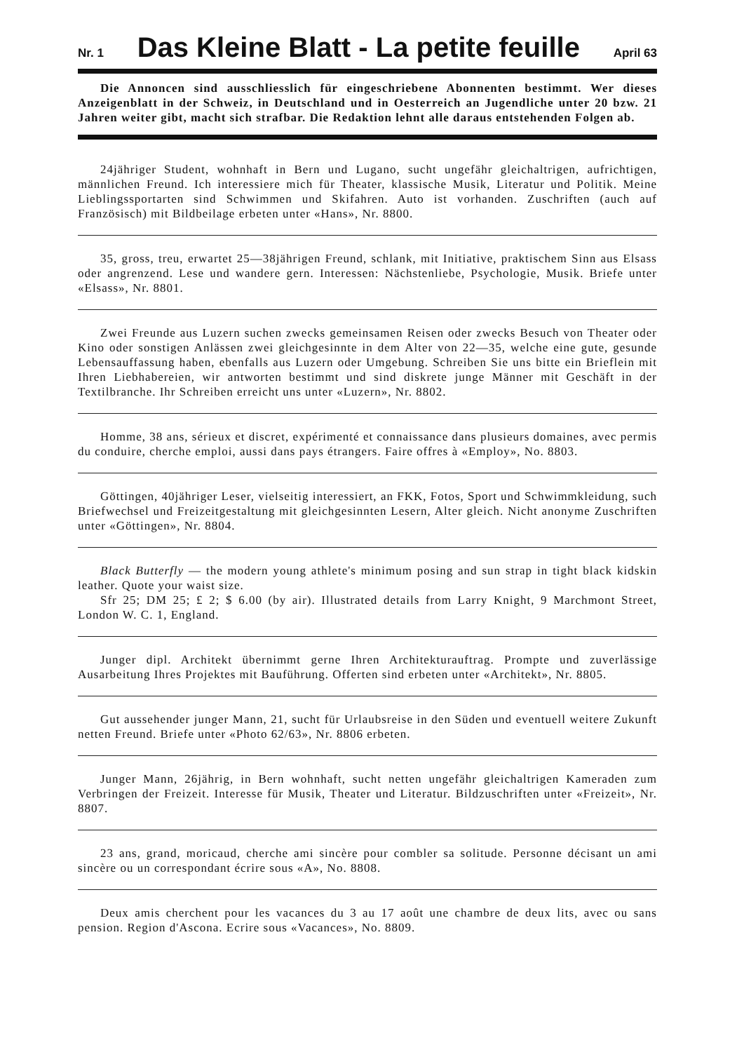Nr. 1 Das Kleine Blatt - La petite feuille April 63
Die Annoncen sind ausschliesslich für eingeschriebene Abonnenten bestimmt. Wer dieses Anzeigenblatt in der Schweiz, in Deutschland und in Oesterreich an Jugendliche unter 20 bzw. 21 Jahren weiter gibt, macht sich strafbar. Die Redaktion lehnt alle daraus entstehenden Folgen ab.
24jähriger Student, wohnhaft in Bern und Lugano, sucht ungefähr gleichaltrigen, aufrichtigen, männlichen Freund. Ich interessiere mich für Theater, klassische Musik, Literatur und Politik. Meine Lieblingssportarten sind Schwimmen und Skifahren. Auto ist vorhanden. Zuschriften (auch auf Französisch) mit Bildbeilage erbeten unter «Hans», Nr. 8800.
35, gross, treu, erwartet 25—38jährigen Freund, schlank, mit Initiative, praktischem Sinn aus Elsass oder angrenzend. Lese und wandere gern. Interessen: Nächstenliebe, Psychologie, Musik. Briefe unter «Elsass», Nr. 8801.
Zwei Freunde aus Luzern suchen zwecks gemeinsamen Reisen oder zwecks Besuch von Theater oder Kino oder sonstigen Anlässen zwei gleichgesinnte in dem Alter von 22—35, welche eine gute, gesunde Lebensauffassung haben, ebenfalls aus Luzern oder Umgebung. Schreiben Sie uns bitte ein Brieflein mit Ihren Liebhabereien, wir antworten bestimmt und sind diskrete junge Männer mit Geschäft in der Textilbranche. Ihr Schreiben erreicht uns unter «Luzern», Nr. 8802.
Homme, 38 ans, sérieux et discret, expérimenté et connaissance dans plusieurs domaines, avec permis du conduire, cherche emploi, aussi dans pays étrangers. Faire offres à «Employ», No. 8803.
Göttingen, 40jähriger Leser, vielseitig interessiert, an FKK, Fotos, Sport und Schwimmkleidung, such Briefwechsel und Freizeitgestaltung mit gleichgesinnten Lesern, Alter gleich. Nicht anonyme Zuschriften unter «Göttingen», Nr. 8804.
Black Butterfly — the modern young athlete's minimum posing and sun strap in tight black kidskin leather. Quote your waist size.
Sfr 25; DM 25; £ 2; $ 6.00 (by air). Illustrated details from Larry Knight, 9 Marchmont Street, London W. C. 1, England.
Junger dipl. Architekt übernimmt gerne Ihren Architekturauftrag. Prompte und zuverlässige Ausarbeitung Ihres Projektes mit Bauführung. Offerten sind erbeten unter «Architekt», Nr. 8805.
Gut aussehender junger Mann, 21, sucht für Urlaubsreise in den Süden und eventuell weitere Zukunft netten Freund. Briefe unter «Photo 62/63», Nr. 8806 erbeten.
Junger Mann, 26jährig, in Bern wohnhaft, sucht netten ungefähr gleichaltrigen Kameraden zum Verbringen der Freizeit. Interesse für Musik, Theater und Literatur. Bildzuschriften unter «Freizeit», Nr. 8807.
23 ans, grand, moricaud, cherche ami sincère pour combler sa solitude. Personne décisant un ami sincère ou un correspondant écrire sous «A», No. 8808.
Deux amis cherchent pour les vacances du 3 au 17 août une chambre de deux lits, avec ou sans pension. Region d'Ascona. Ecrire sous «Vacances», No. 8809.